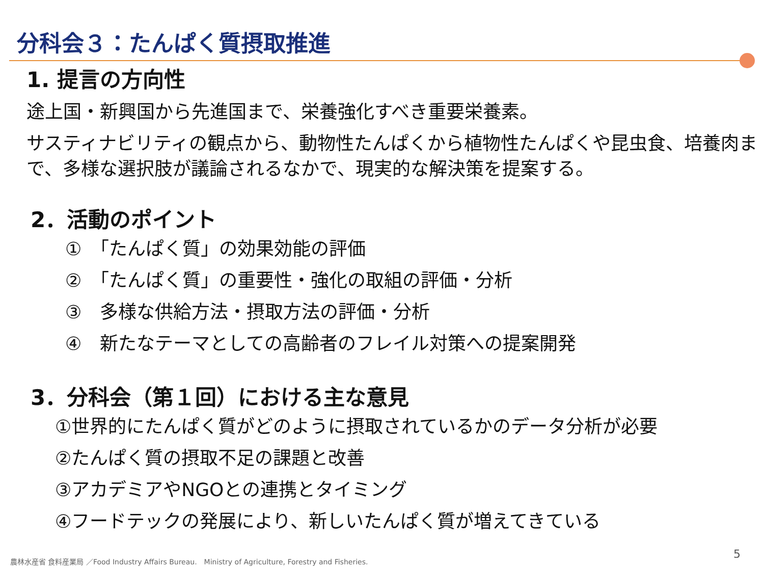分科会３：たんぱく質摂取推進
1. 提言の方向性
途上国・新興国から先進国まで、栄養強化すべき重要栄養素。
サスティナビリティの観点から、動物性たんぱくから植物性たんぱくや昆虫食、培養肉まで、多様な選択肢が議論されるなかで、現実的な解決策を提案する。
2．活動のポイント
①　「たんぱく質」の効果効能の評価
②　「たんぱく質」の重要性・強化の取組の評価・分析
③　多様な供給方法・摂取方法の評価・分析
④　新たなテーマとしての高齢者のフレイル対策への提案開発
3．分科会（第１回）における主な意見
①世界的にたんぱく質がどのように摂取されているかのデータ分析が必要
②たんぱく質の摂取不足の課題と改善
③アカデミアやNGOとの連携とタイミング
④フードテックの発展により、新しいたんぱく質が増えてきている
農林水産省 食料産業局 ／Food Industry Affairs Bureau.　Ministry of Agriculture, Forestry and Fisheries.
5